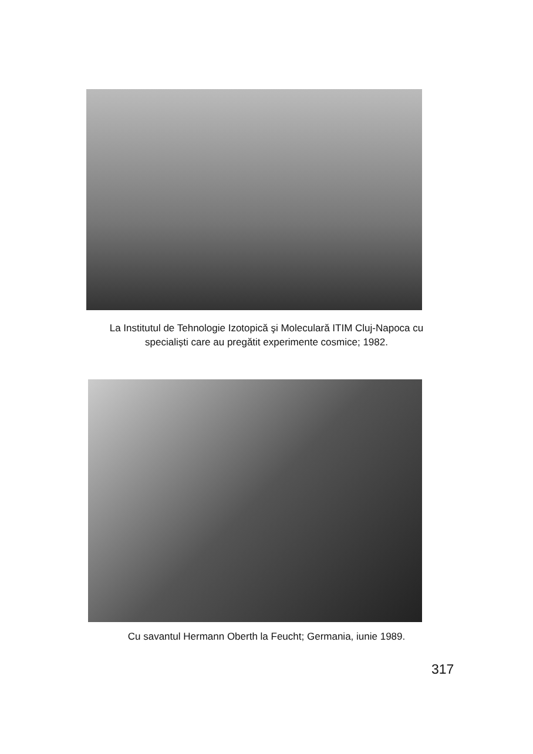La Institutul de Tehnologie Izotopică şi Moleculară ITIM Cluj-Napoca cu
specialiști care au pregătit experimente cosmice; 1982.
Cu savantul Hermann Oberth la Feucht; Germania, iunie 1989.
317